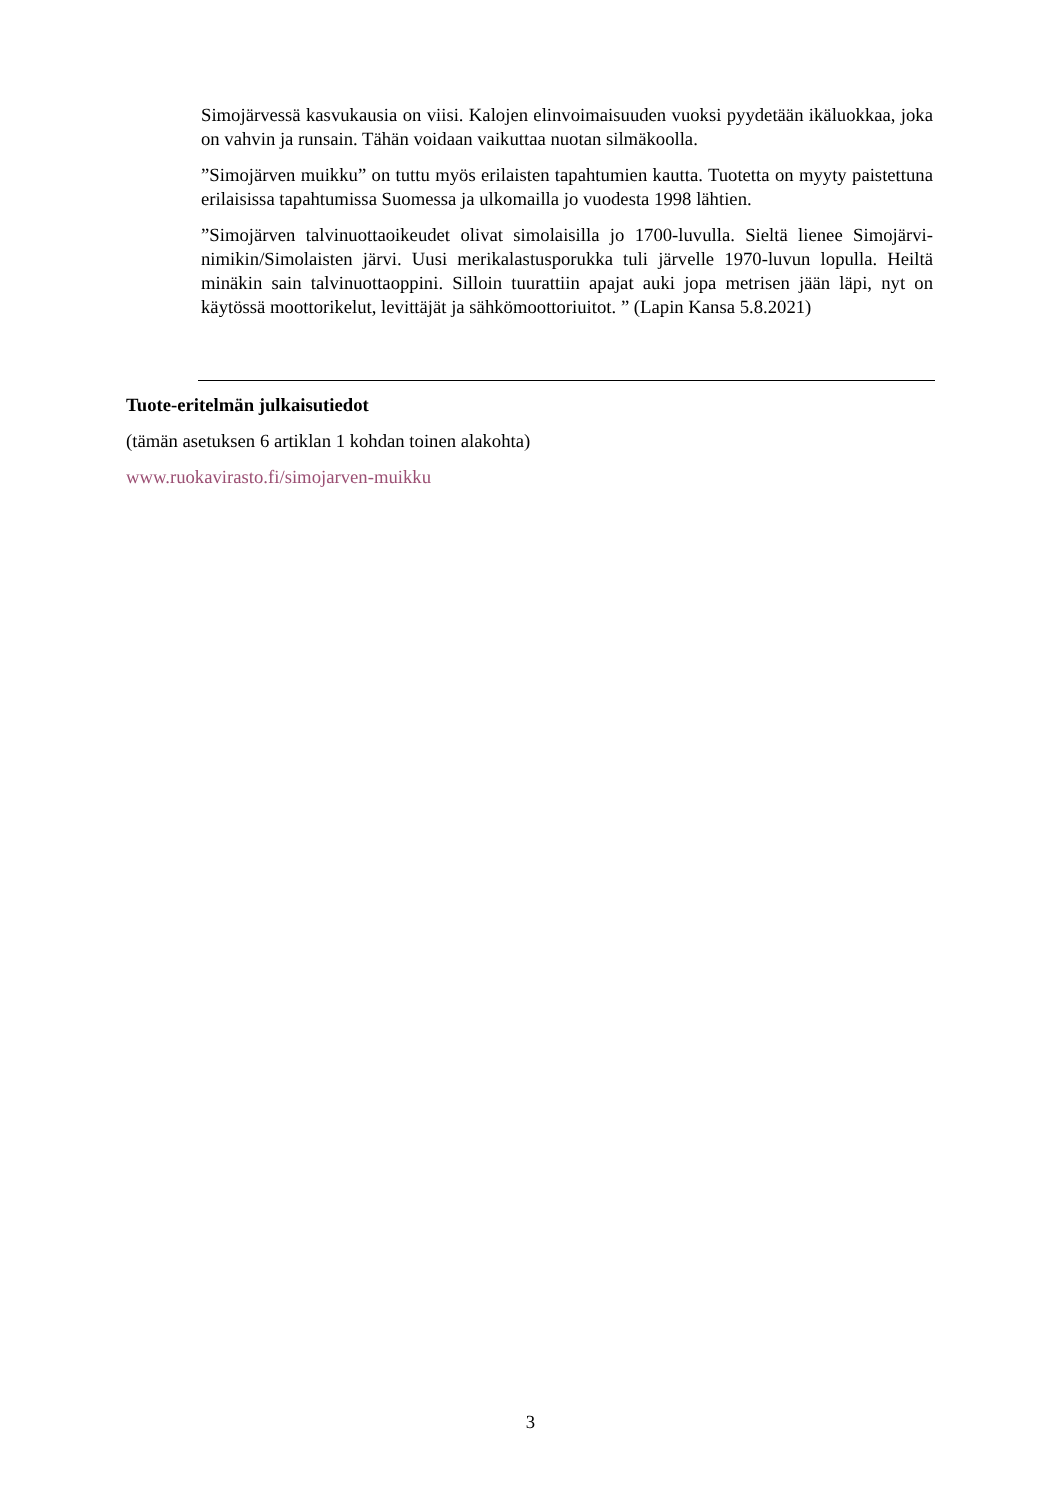Simojärvessä kasvukausia on viisi. Kalojen elinvoimaisuuden vuoksi pyydetään ikäluokkaa, joka on vahvin ja runsain. Tähän voidaan vaikuttaa nuotan silmäkoolla.
”Simojärven muikku” on tuttu myös erilaisten tapahtumien kautta. Tuotetta on myyty paistettuna erilaisissa tapahtumissa Suomessa ja ulkomailla jo vuodesta 1998 lähtien.
”Simojärven talvinuottaoikeudet olivat simolaisilla jo 1700-luvulla. Sieltä lienee Simojärvi-nimikin/Simolaisten järvi. Uusi merikalastusporukka tuli järvelle 1970-luvun lopulla. Heiltä minäkin sain talvinuottaoppini. Silloin tuurattiin apajat auki jopa metrisen jään läpi, nyt on käytössä moottorikelut, levittäjät ja sähkömoottoriuitot. ” (Lapin Kansa 5.8.2021)
Tuote-eritelmän julkaisutiedot
(tämän asetuksen 6 artiklan 1 kohdan toinen alakohta)
www.ruokavirasto.fi/simojarven-muikku
3